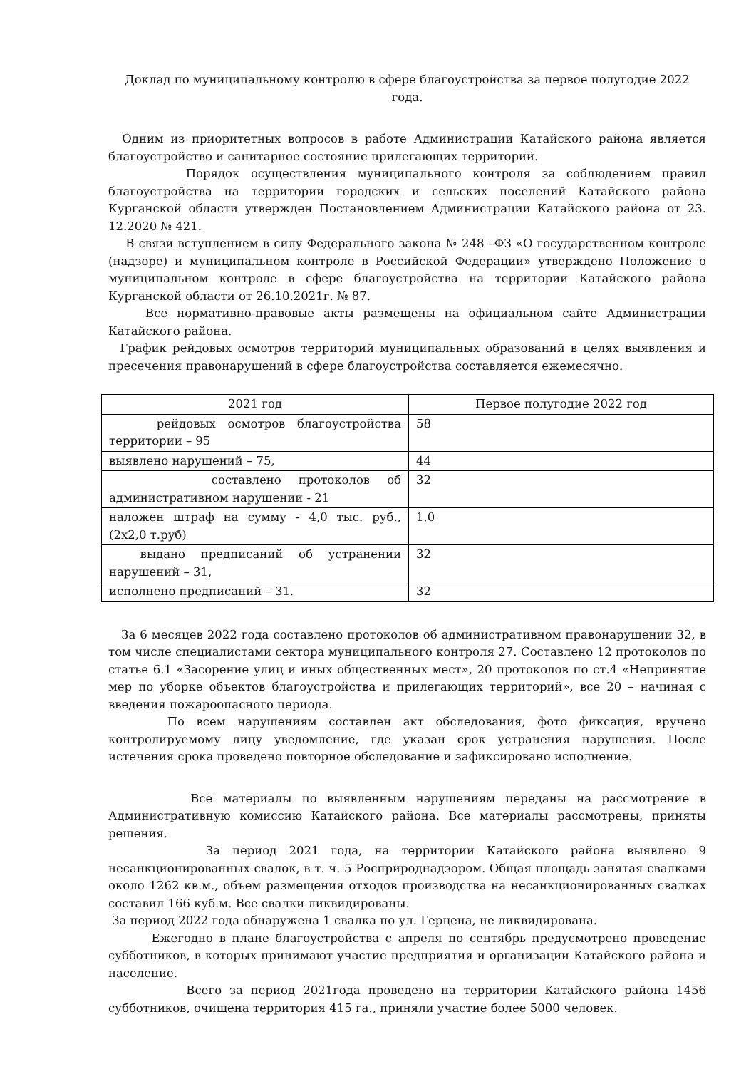Доклад по муниципальному контролю в сфере благоустройства за первое полугодие 2022 года.
Одним из приоритетных вопросов в работе Администрации Катайского района является благоустройство и санитарное состояние прилегающих территорий.
Порядок осуществления муниципального контроля за соблюдением правил благоустройства на территории городских и сельских поселений Катайского района Курганской области утвержден Постановлением Администрации Катайского района от 23. 12.2020 № 421.
В связи вступлением в силу Федерального закона № 248 –ФЗ «О государственном контроле (надзоре) и муниципальном контроле в Российской Федерации» утверждено Положение о муниципальном контроле в сфере благоустройства на территории Катайского района Курганской области от 26.10.2021г. № 87.
Все нормативно-правовые акты размещены на официальном сайте Администрации Катайского района.
График рейдовых осмотров территорий муниципальных образований в целях выявления и пресечения правонарушений в сфере благоустройства составляется ежемесячно.
| 2021 год | Первое полугодие 2022 год |
| --- | --- |
| рейдовых осмотров благоустройства территории – 95 | 58 |
| выявлено нарушений – 75, | 44 |
| составлено протоколов об административном нарушении - 21 | 32 |
| наложен штраф на сумму - 4,0 тыс. руб., (2х2,0 т.руб) | 1,0 |
| выдано предписаний об устранении нарушений – 31, | 32 |
| исполнено предписаний – 31. | 32 |
За 6 месяцев 2022 года составлено протоколов об административном правонарушении 32, в том числе специалистами сектора муниципального контроля 27. Составлено 12 протоколов по статье 6.1 «Засорение улиц и иных общественных мест», 20 протоколов по ст.4 «Непринятие мер по уборке объектов благоустройства и прилегающих территорий», все 20 – начиная с введения пожароопасного периода.
По всем нарушениям составлен акт обследования, фото фиксация, вручено контролируемому лицу уведомление, где указан срок устранения нарушения. После истечения срока проведено повторное обследование и зафиксировано исполнение.
Все материалы по выявленным нарушениям переданы на рассмотрение в Административную комиссию Катайского района. Все материалы рассмотрены, приняты решения.
За период 2021 года, на территории Катайского района выявлено 9 несанкционированных свалок, в т. ч. 5 Росприроднадзором. Общая площадь занятая свалками около 1262 кв.м., объем размещения отходов производства на несанкционированных свалках составил 166 куб.м. Все свалки ликвидированы.
За период 2022 года обнаружена 1 свалка по ул. Герцена, не ликвидирована.
Ежегодно в плане благоустройства с апреля по сентябрь предусмотрено проведение субботников, в которых принимают участие предприятия и организации Катайского района и население.
Всего за период 2021года проведено на территории Катайского района 1456 субботников, очищена территория 415 га., приняли участие более 5000 человек.